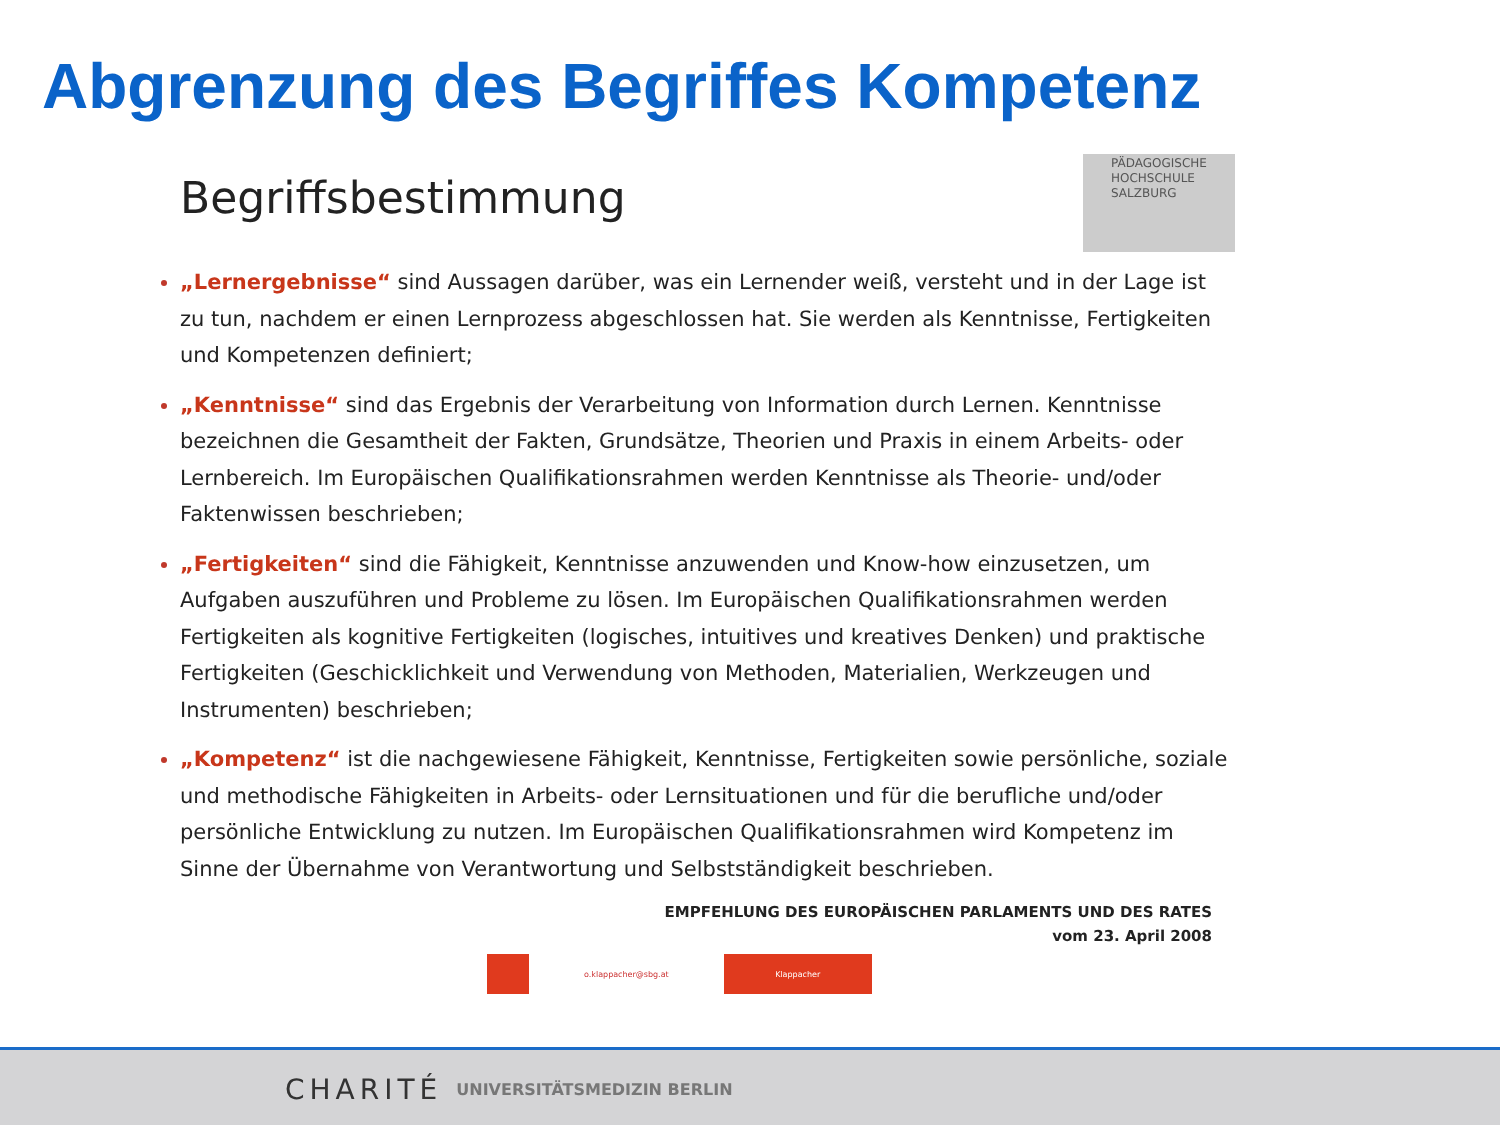Abgrenzung des Begriffes Kompetenz
Begriffsbestimmung
PÄDAGOGISCHE
HOCHSCHULE
SALZBURG
„Lernergebnisse“ sind Aussagen darüber, was ein Lernender weiß, versteht und in der Lage ist zu tun, nachdem er einen Lernprozess abgeschlossen hat. Sie werden als Kenntnisse, Fertigkeiten und Kompetenzen definiert;
„Kenntnisse“ sind das Ergebnis der Verarbeitung von Information durch Lernen. Kenntnisse bezeichnen die Gesamtheit der Fakten, Grundsätze, Theorien und Praxis in einem Arbeits- oder Lernbereich. Im Europäischen Qualifikationsrahmen werden Kenntnisse als Theorie- und/oder Faktenwissen beschrieben;
„Fertigkeiten“ sind die Fähigkeit, Kenntnisse anzuwenden und Know-how einzusetzen, um Aufgaben auszuführen und Probleme zu lösen. Im Europäischen Qualifikationsrahmen werden Fertigkeiten als kognitive Fertigkeiten (logisches, intuitives und kreatives Denken) und praktische Fertigkeiten (Geschicklichkeit und Verwendung von Methoden, Materialien, Werkzeugen und Instrumenten) beschrieben;
„Kompetenz“ ist die nachgewiesene Fähigkeit, Kenntnisse, Fertigkeiten sowie persönliche, soziale und methodische Fähigkeiten in Arbeits- oder Lernsituationen und für die berufliche und/oder persönliche Entwicklung zu nutzen. Im Europäischen Qualifikationsrahmen wird Kompetenz im Sinne der Übernahme von Verantwortung und Selbstständigkeit beschrieben.
EMPFEHLUNG DES EUROPÄISCHEN PARLAMENTS UND DES RATES
vom 23. April 2008
o.klappacher@sbg.at
Klappacher
CHARITÉ UNIVERSITÄTSMEDIZIN BERLIN